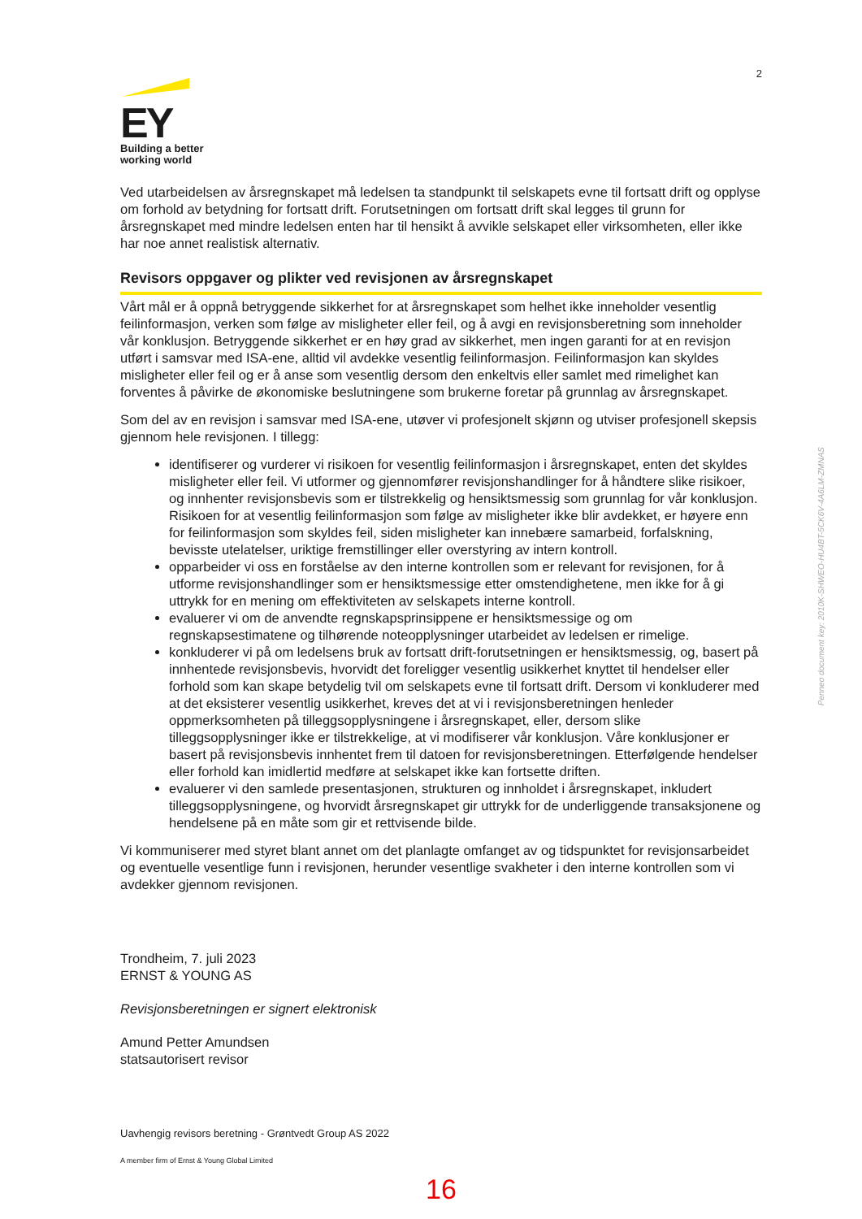2
EY
Building a better
working world
Ved utarbeidelsen av årsregnskapet må ledelsen ta standpunkt til selskapets evne til fortsatt drift og opplyse om forhold av betydning for fortsatt drift. Forutsetningen om fortsatt drift skal legges til grunn for årsregnskapet med mindre ledelsen enten har til hensikt å avvikle selskapet eller virksomheten, eller ikke har noe annet realistisk alternativ.
Revisors oppgaver og plikter ved revisjonen av årsregnskapet
Vårt mål er å oppnå betryggende sikkerhet for at årsregnskapet som helhet ikke inneholder vesentlig feilinformasjon, verken som følge av misligheter eller feil, og å avgi en revisjonsberetning som inneholder vår konklusjon. Betryggende sikkerhet er en høy grad av sikkerhet, men ingen garanti for at en revisjon utført i samsvar med ISA-ene, alltid vil avdekke vesentlig feilinformasjon. Feilinformasjon kan skyldes misligheter eller feil og er å anse som vesentlig dersom den enkeltvis eller samlet med rimelighet kan forventes å påvirke de økonomiske beslutningene som brukerne foretar på grunnlag av årsregnskapet.
Som del av en revisjon i samsvar med ISA-ene, utøver vi profesjonelt skjønn og utviser profesjonell skepsis gjennom hele revisjonen. I tillegg:
identifiserer og vurderer vi risikoen for vesentlig feilinformasjon i årsregnskapet, enten det skyldes misligheter eller feil. Vi utformer og gjennomfører revisjonshandlinger for å håndtere slike risikoer, og innhenter revisjonsbevis som er tilstrekkelig og hensiktsmessig som grunnlag for vår konklusjon. Risikoen for at vesentlig feilinformasjon som følge av misligheter ikke blir avdekket, er høyere enn for feilinformasjon som skyldes feil, siden misligheter kan innebære samarbeid, forfalskning, bevisste utelatelser, uriktige fremstillinger eller overstyring av intern kontroll.
opparbeider vi oss en forståelse av den interne kontrollen som er relevant for revisjonen, for å utforme revisjonshandlinger som er hensiktsmessige etter omstendighetene, men ikke for å gi uttrykk for en mening om effektiviteten av selskapets interne kontroll.
evaluerer vi om de anvendte regnskapsprinsippene er hensiktsmessige og om regnskapsestimatene og tilhørende noteopplysninger utarbeidet av ledelsen er rimelige.
konkluderer vi på om ledelsens bruk av fortsatt drift-forutsetningen er hensiktsmessig, og, basert på innhentede revisjonsbevis, hvorvidt det foreligger vesentlig usikkerhet knyttet til hendelser eller forhold som kan skape betydelig tvil om selskapets evne til fortsatt drift. Dersom vi konkluderer med at det eksisterer vesentlig usikkerhet, kreves det at vi i revisjonsberetningen henleder oppmerksomheten på tilleggsopplysningene i årsregnskapet, eller, dersom slike tilleggsopplysninger ikke er tilstrekkelige, at vi modifiserer vår konklusjon. Våre konklusjoner er basert på revisjonsbevis innhentet frem til datoen for revisjonsberetningen. Etterfølgende hendelser eller forhold kan imidlertid medføre at selskapet ikke kan fortsette driften.
evaluerer vi den samlede presentasjonen, strukturen og innholdet i årsregnskapet, inkludert tilleggsopplysningene, og hvorvidt årsregnskapet gir uttrykk for de underliggende transaksjonene og hendelsene på en måte som gir et rettvisende bilde.
Vi kommuniserer med styret blant annet om det planlagte omfanget av og tidspunktet for revisjonsarbeidet og eventuelle vesentlige funn i revisjonen, herunder vesentlige svakheter i den interne kontrollen som vi avdekker gjennom revisjonen.
Trondheim, 7. juli 2023
ERNST & YOUNG AS
Revisjonsberetningen er signert elektronisk
Amund Petter Amundsen
statsautorisert revisor
Uavhengig revisors beretning - Grøntvedt Group AS 2022
A member firm of Ernst & Young Global Limited
16
Penneo document key: 2010K-SHWEO-HU4BT-5CK6V-4A6LM-ZMNAS